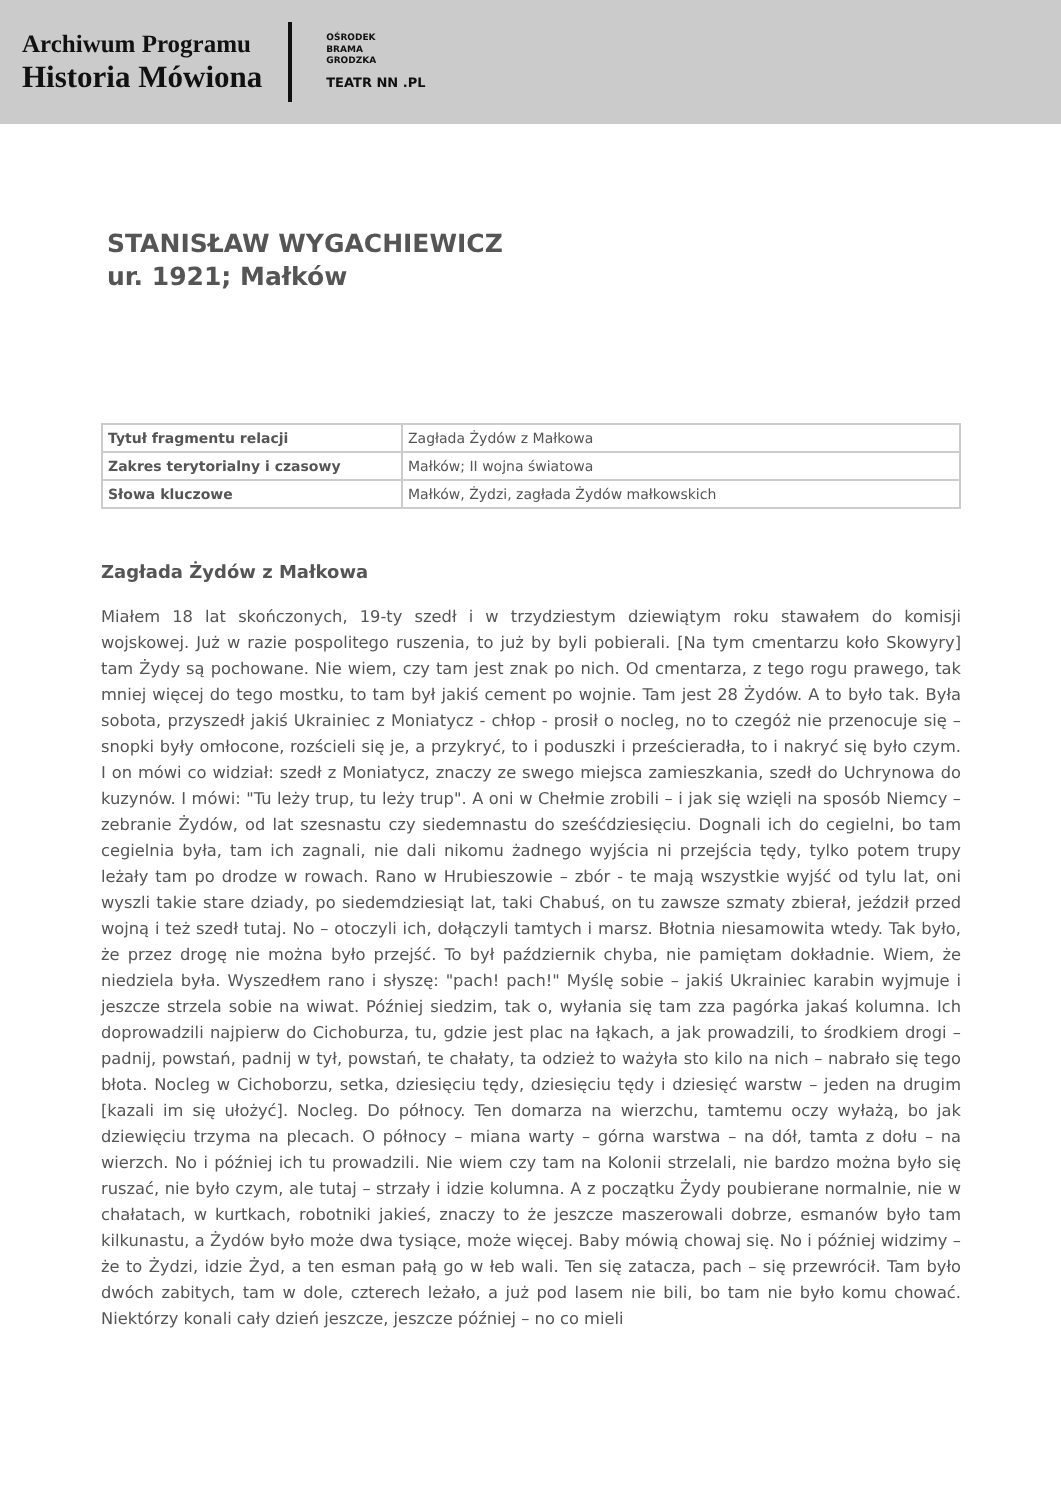Archiwum Programu
Historia Mówiona
OŚRODEK
BRAMA
GRODZKA
TEATR NN .PL
STANISŁAW WYGACHIEWICZ
ur. 1921; Małków
| Tytuł fragmentu relacji | Zagłada Żydów z Małkowa |
| Zakres terytorialny i czasowy | Małków; II wojna światowa |
| Słowa kluczowe | Małków, Żydzi, zagłada Żydów małkowskich |
Zagłada Żydów z Małkowa
Miałem 18 lat skończonych, 19-ty szedł i w trzydziestym dziewiątym roku stawałem do komisji wojskowej. Już w razie pospolitego ruszenia, to już by byli pobierali. [Na tym cmentarzu koło Skowyry] tam Żydy są pochowane. Nie wiem, czy tam jest znak po nich. Od cmentarza, z tego rogu prawego, tak mniej więcej do tego mostku, to tam był jakiś cement po wojnie. Tam jest 28 Żydów. A to było tak. Była sobota, przyszedł jakiś Ukrainiec z Moniatycz - chłop - prosił o nocleg, no to czegóż nie przenocuje się – snopki były omłocone, rozścieli się je, a przykryć, to i poduszki i prześcieradła, to i nakryć się było czym. I on mówi co widział: szedł z Moniatycz, znaczy ze swego miejsca zamieszkania, szedł do Uchrynowa do kuzynów. I mówi: "Tu leży trup, tu leży trup". A oni w Chełmie zrobili – i jak się wzięli na sposób Niemcy – zebranie Żydów, od lat szesnastu czy siedemnastu do sześćdziesięciu. Dognali ich do cegielni, bo tam cegielnia była, tam ich zagnali, nie dali nikomu żadnego wyjścia ni przejścia tędy, tylko potem trupy leżały tam po drodze w rowach. Rano w Hrubieszowie – zbór - te mają wszystkie wyjść od tylu lat, oni wyszli takie stare dziady, po siedemdziesiąt lat, taki Chabuś, on tu zawsze szmaty zbierał, jeździł przed wojną i też szedł tutaj. No – otoczyli ich, dołączyli tamtych i marsz. Błotnia niesamowita wtedy. Tak było, że przez drogę nie można było przejść. To był październik chyba, nie pamiętam dokładnie. Wiem, że niedziela była. Wyszedłem rano i słyszę: "pach! pach!" Myślę sobie – jakiś Ukrainiec karabin wyjmuje i jeszcze strzela sobie na wiwat. Później siedzim, tak o, wyłania się tam zza pagórka jakaś kolumna. Ich doprowadzili najpierw do Cichoburza, tu, gdzie jest plac na łąkach, a jak prowadzili, to środkiem drogi – padnij, powstań, padnij w tył, powstań, te chałaty, ta odzież to ważyła sto kilo na nich – nabrało się tego błota. Nocleg w Cichoborzu, setka, dziesięciu tędy, dziesięciu tędy i dziesięć warstw – jeden na drugim [kazali im się ułożyć]. Nocleg. Do północy. Ten domarza na wierzchu, tamtemu oczy wyłażą, bo jak dziewięciu trzyma na plecach. O północy – miana warty – górna warstwa – na dół, tamta z dołu – na wierzch. No i później ich tu prowadzili. Nie wiem czy tam na Kolonii strzelali, nie bardzo można było się ruszać, nie było czym, ale tutaj – strzały i idzie kolumna. A z początku Żydy poubierane normalnie, nie w chałatach, w kurtkach, robotniki jakieś, znaczy to że jeszcze maszerowali dobrze, esmanów było tam kilkunastu, a Żydów było może dwa tysiące, może więcej. Baby mówią chowaj się. No i później widzimy – że to Żydzi, idzie Żyd, a ten esman pałą go w łeb wali. Ten się zatacza, pach – się przewrócił. Tam było dwóch zabitych, tam w dole, czterech leżało, a już pod lasem nie bili, bo tam nie było komu chować. Niektórzy konali cały dzień jeszcze, jeszcze później – no co mieli